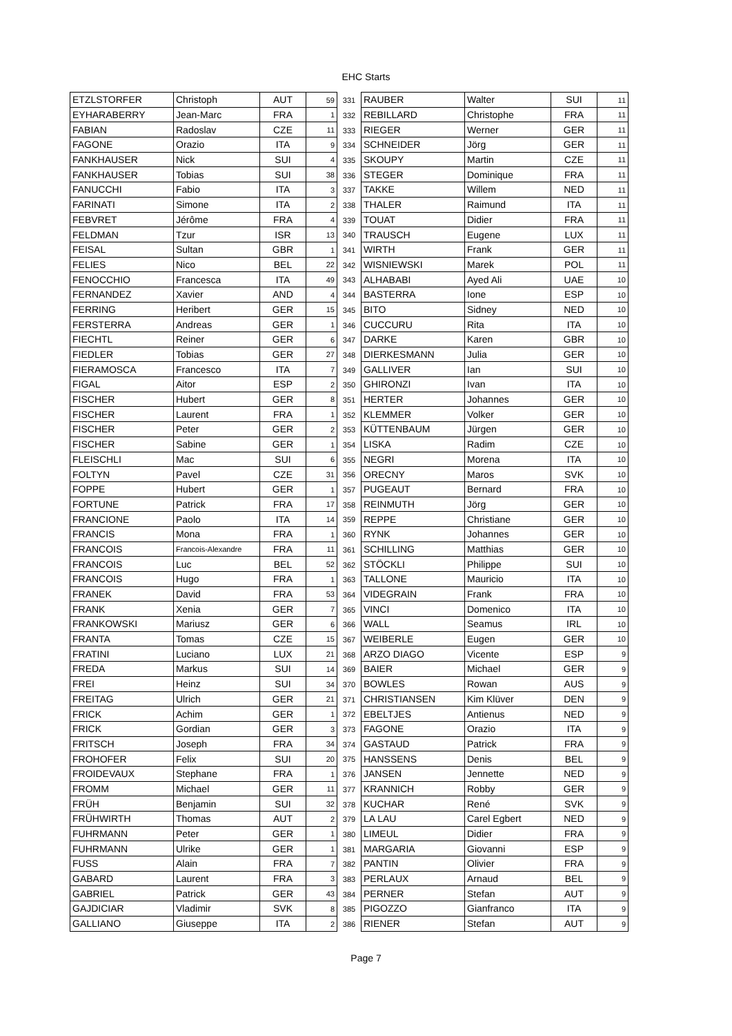EHC Starts
| ETZLSTORFER | Christoph | AUT | 59 | 331 | RAUBER | Walter | SUI | 11 |
| EYHARABERRY | Jean-Marc | FRA | 1 | 332 | REBILLARD | Christophe | FRA | 11 |
| FABIAN | Radoslav | CZE | 11 | 333 | RIEGER | Werner | GER | 11 |
| FAGONE | Orazio | ITA | 9 | 334 | SCHNEIDER | Jörg | GER | 11 |
| FANKHAUSER | Nick | SUI | 4 | 335 | SKOUPY | Martin | CZE | 11 |
| FANKHAUSER | Tobias | SUI | 38 | 336 | STEGER | Dominique | FRA | 11 |
| FANUCCHI | Fabio | ITA | 3 | 337 | TAKKE | Willem | NED | 11 |
| FARINATI | Simone | ITA | 2 | 338 | THALER | Raimund | ITA | 11 |
| FEBVRET | Jérôme | FRA | 4 | 339 | TOUAT | Didier | FRA | 11 |
| FELDMAN | Tzur | ISR | 13 | 340 | TRAUSCH | Eugene | LUX | 11 |
| FEISAL | Sultan | GBR | 1 | 341 | WIRTH | Frank | GER | 11 |
| FELIES | Nico | BEL | 22 | 342 | WISNIEWSKI | Marek | POL | 11 |
| FENOCCHIO | Francesca | ITA | 49 | 343 | ALHABABI | Ayed Ali | UAE | 10 |
| FERNANDEZ | Xavier | AND | 4 | 344 | BASTERRA | Ione | ESP | 10 |
| FERRING | Heribert | GER | 15 | 345 | BITO | Sidney | NED | 10 |
| FERSTERRA | Andreas | GER | 1 | 346 | CUCCURU | Rita | ITA | 10 |
| FIECHTL | Reiner | GER | 6 | 347 | DARKE | Karen | GBR | 10 |
| FIEDLER | Tobias | GER | 27 | 348 | DIERKESMANN | Julia | GER | 10 |
| FIERAMOSCA | Francesco | ITA | 7 | 349 | GALLIVER | Ian | SUI | 10 |
| FIGAL | Aitor | ESP | 2 | 350 | GHIRONZI | Ivan | ITA | 10 |
| FISCHER | Hubert | GER | 8 | 351 | HERTER | Johannes | GER | 10 |
| FISCHER | Laurent | FRA | 1 | 352 | KLEMMER | Volker | GER | 10 |
| FISCHER | Peter | GER | 2 | 353 | KÜTTENBAUM | Jürgen | GER | 10 |
| FISCHER | Sabine | GER | 1 | 354 | LISKA | Radim | CZE | 10 |
| FLEISCHLI | Mac | SUI | 6 | 355 | NEGRI | Morena | ITA | 10 |
| FOLTYN | Pavel | CZE | 31 | 356 | ORECNY | Maros | SVK | 10 |
| FOPPE | Hubert | GER | 1 | 357 | PUGEAUT | Bernard | FRA | 10 |
| FORTUNE | Patrick | FRA | 17 | 358 | REINMUTH | Jörg | GER | 10 |
| FRANCIONE | Paolo | ITA | 14 | 359 | REPPE | Christiane | GER | 10 |
| FRANCIS | Mona | FRA | 1 | 360 | RYNK | Johannes | GER | 10 |
| FRANCOIS | Francois-Alexandre | FRA | 11 | 361 | SCHILLING | Matthias | GER | 10 |
| FRANCOIS | Luc | BEL | 52 | 362 | STÖCKLI | Philippe | SUI | 10 |
| FRANCOIS | Hugo | FRA | 1 | 363 | TALLONE | Mauricio | ITA | 10 |
| FRANEK | David | FRA | 53 | 364 | VIDEGRAIN | Frank | FRA | 10 |
| FRANK | Xenia | GER | 7 | 365 | VINCI | Domenico | ITA | 10 |
| FRANKOWSKI | Mariusz | GER | 6 | 366 | WALL | Seamus | IRL | 10 |
| FRANTA | Tomas | CZE | 15 | 367 | WEIBERLE | Eugen | GER | 10 |
| FRATINI | Luciano | LUX | 21 | 368 | ARZO DIAGO | Vicente | ESP | 9 |
| FREDA | Markus | SUI | 14 | 369 | BAIER | Michael | GER | 9 |
| FREI | Heinz | SUI | 34 | 370 | BOWLES | Rowan | AUS | 9 |
| FREITAG | Ulrich | GER | 21 | 371 | CHRISTIANSEN | Kim Klüver | DEN | 9 |
| FRICK | Achim | GER | 1 | 372 | EBELTJES | Antienus | NED | 9 |
| FRICK | Gordian | GER | 3 | 373 | FAGONE | Orazio | ITA | 9 |
| FRITSCH | Joseph | FRA | 34 | 374 | GASTAUD | Patrick | FRA | 9 |
| FROHOFER | Felix | SUI | 20 | 375 | HANSSENS | Denis | BEL | 9 |
| FROIDEVAUX | Stephane | FRA | 1 | 376 | JANSEN | Jennette | NED | 9 |
| FROMM | Michael | GER | 11 | 377 | KRANNICH | Robby | GER | 9 |
| FRÜH | Benjamin | SUI | 32 | 378 | KUCHAR | René | SVK | 9 |
| FRÜHWIRTH | Thomas | AUT | 2 | 379 | LA LAU | Carel Egbert | NED | 9 |
| FUHRMANN | Peter | GER | 1 | 380 | LIMEUL | Didier | FRA | 9 |
| FUHRMANN | Ulrike | GER | 1 | 381 | MARGARIA | Giovanni | ESP | 9 |
| FUSS | Alain | FRA | 7 | 382 | PANTIN | Olivier | FRA | 9 |
| GABARD | Laurent | FRA | 3 | 383 | PERLAUX | Arnaud | BEL | 9 |
| GABRIEL | Patrick | GER | 43 | 384 | PERNER | Stefan | AUT | 9 |
| GAJDICIAR | Vladimir | SVK | 8 | 385 | PIGOZZO | Gianfranco | ITA | 9 |
| GALLIANO | Giuseppe | ITA | 2 | 386 | RIENER | Stefan | AUT | 9 |
Page 7